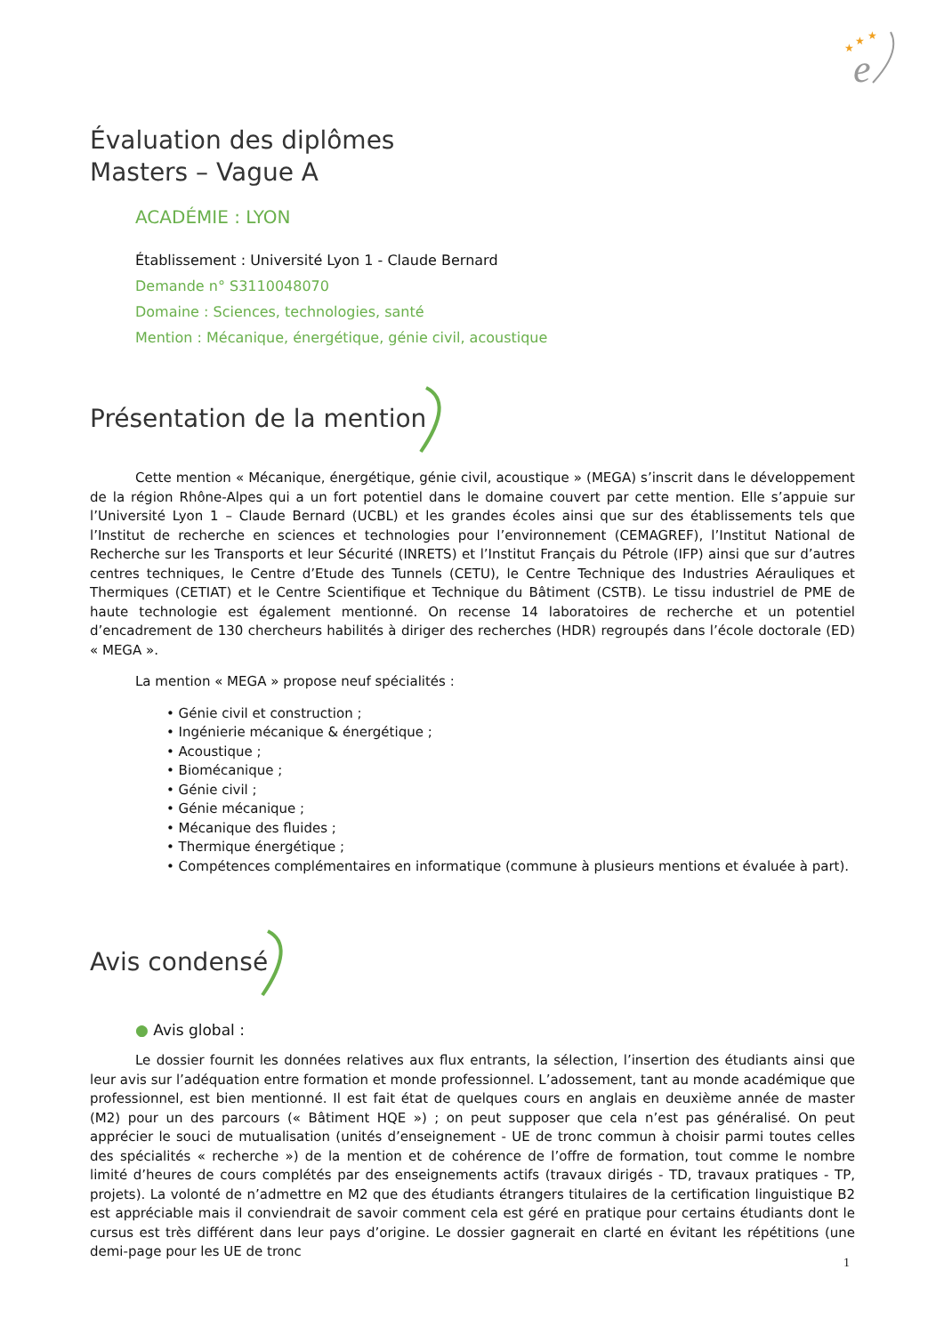★
★
★
e
Évaluation des diplômes
Masters – Vague A
ACADÉMIE : LYON
Établissement : Université Lyon 1 - Claude Bernard
Demande n° S3110048070
Domaine : Sciences, technologies, santé
Mention : Mécanique, énergétique, génie civil, acoustique
Présentation de la mention
Cette mention « Mécanique, énergétique, génie civil, acoustique » (MEGA) s’inscrit dans le développement de la région Rhône-Alpes qui a un fort potentiel dans le domaine couvert par cette mention. Elle s’appuie sur l’Université Lyon 1 – Claude Bernard (UCBL) et les grandes écoles ainsi que sur des établissements tels que l’Institut de recherche en sciences et technologies pour l’environnement (CEMAGREF), l’Institut National de Recherche sur les Transports et leur Sécurité (INRETS) et l’Institut Français du Pétrole (IFP) ainsi que sur d’autres centres techniques, le Centre d’Etude des Tunnels (CETU), le Centre Technique des Industries Aérauliques et Thermiques (CETIAT) et le Centre Scientifique et Technique du Bâtiment (CSTB). Le tissu industriel de PME de haute technologie est également mentionné. On recense 14 laboratoires de recherche et un potentiel d’encadrement de 130 chercheurs habilités à diriger des recherches (HDR) regroupés dans l’école doctorale (ED) « MEGA ».
La mention « MEGA » propose neuf spécialités :
• Génie civil et construction ;
• Ingénierie mécanique & énergétique ;
• Acoustique ;
• Biomécanique ;
• Génie civil ;
• Génie mécanique ;
• Mécanique des fluides ;
• Thermique énergétique ;
• Compétences complémentaires en informatique (commune à plusieurs mentions et évaluée à part).
Avis condensé
● Avis global :
Le dossier fournit les données relatives aux flux entrants, la sélection, l’insertion des étudiants ainsi que leur avis sur l’adéquation entre formation et monde professionnel. L’adossement, tant au monde académique que professionnel, est bien mentionné. Il est fait état de quelques cours en anglais en deuxième année de master (M2) pour un des parcours (« Bâtiment HQE ») ; on peut supposer que cela n’est pas généralisé. On peut apprécier le souci de mutualisation (unités d’enseignement - UE de tronc commun à choisir parmi toutes celles des spécialités « recherche ») de la mention et de cohérence de l’offre de formation, tout comme le nombre limité d’heures de cours complétés par des enseignements actifs (travaux dirigés - TD, travaux pratiques - TP, projets). La volonté de n’admettre en M2 que des étudiants étrangers titulaires de la certification linguistique B2 est appréciable mais il conviendrait de savoir comment cela est géré en pratique pour certains étudiants dont le cursus est très différent dans leur pays d’origine. Le dossier gagnerait en clarté en évitant les répétitions (une demi-page pour les UE de tronc
1